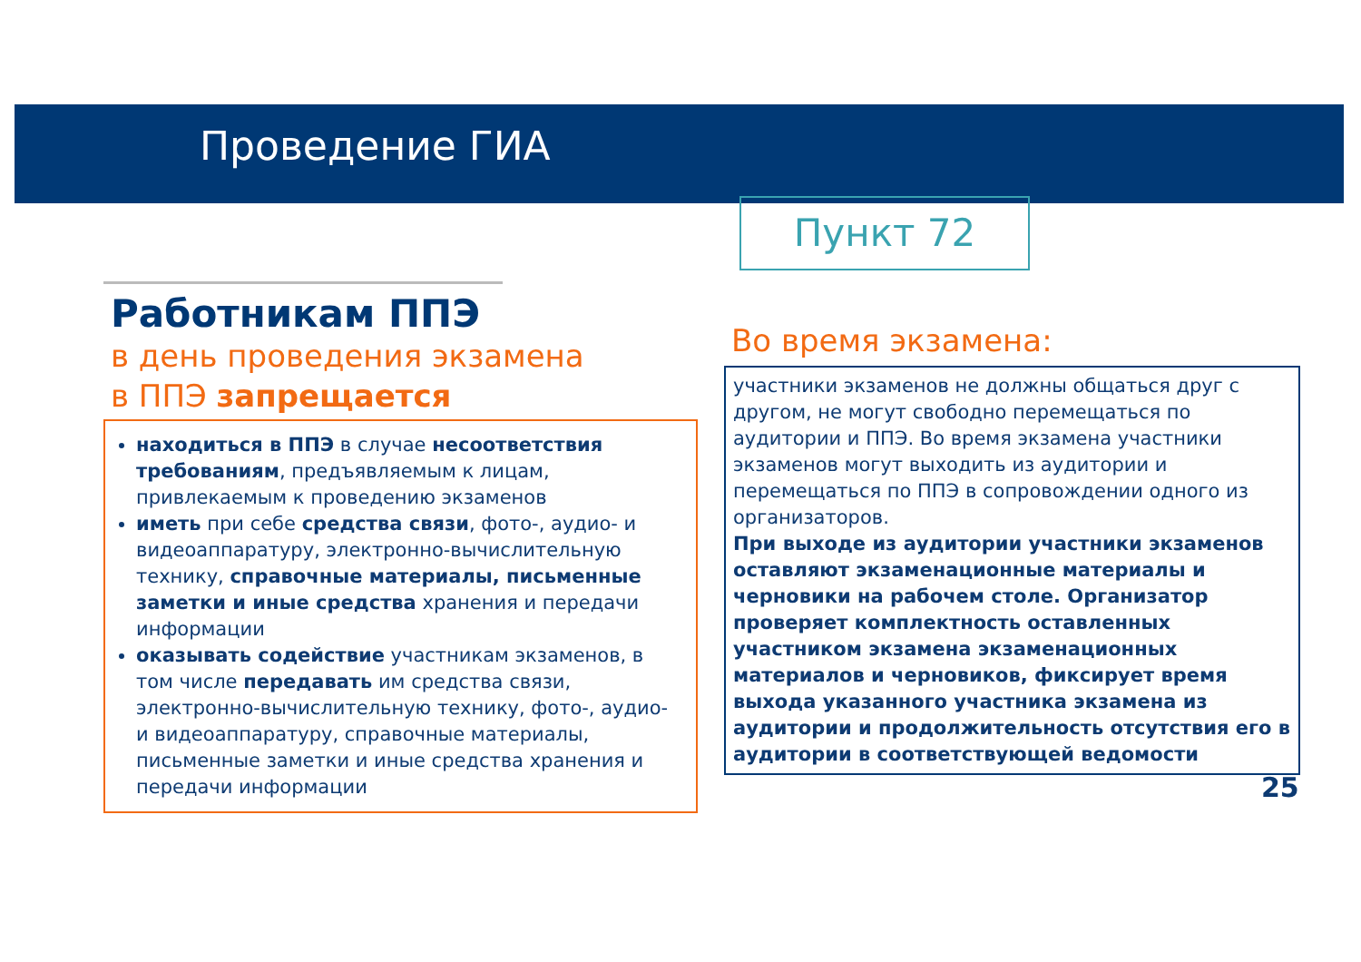Проведение ГИА
Пункт 72
Работникам ППЭ
в день проведения экзамена
в ППЭ запрещается
находиться в ППЭ в случае несоответствия требованиям, предъявляемым к лицам, привлекаемым к проведению экзаменов
иметь при себе средства связи, фото-, аудио- и видеоаппаратуру, электронно-вычислительную технику, справочные материалы, письменные заметки и иные средства хранения и передачи информации
оказывать содействие участникам экзаменов, в том числе передавать им средства связи, электронно-вычислительную технику, фото-, аудио- и видеоаппаратуру, справочные материалы, письменные заметки и иные средства хранения и передачи информации
Во время экзамена:
участники экзаменов не должны общаться друг с другом, не могут свободно перемещаться по аудитории и ППЭ. Во время экзамена участники экзаменов могут выходить из аудитории и перемещаться по ППЭ в сопровождении одного из организаторов.
При выходе из аудитории участники экзаменов оставляют экзаменационные материалы и черновики на рабочем столе. Организатор проверяет комплектность оставленных участником экзамена экзаменационных материалов и черновиков, фиксирует время выхода указанного участника экзамена из аудитории и продолжительность отсутствия его в аудитории в соответствующей ведомости
25